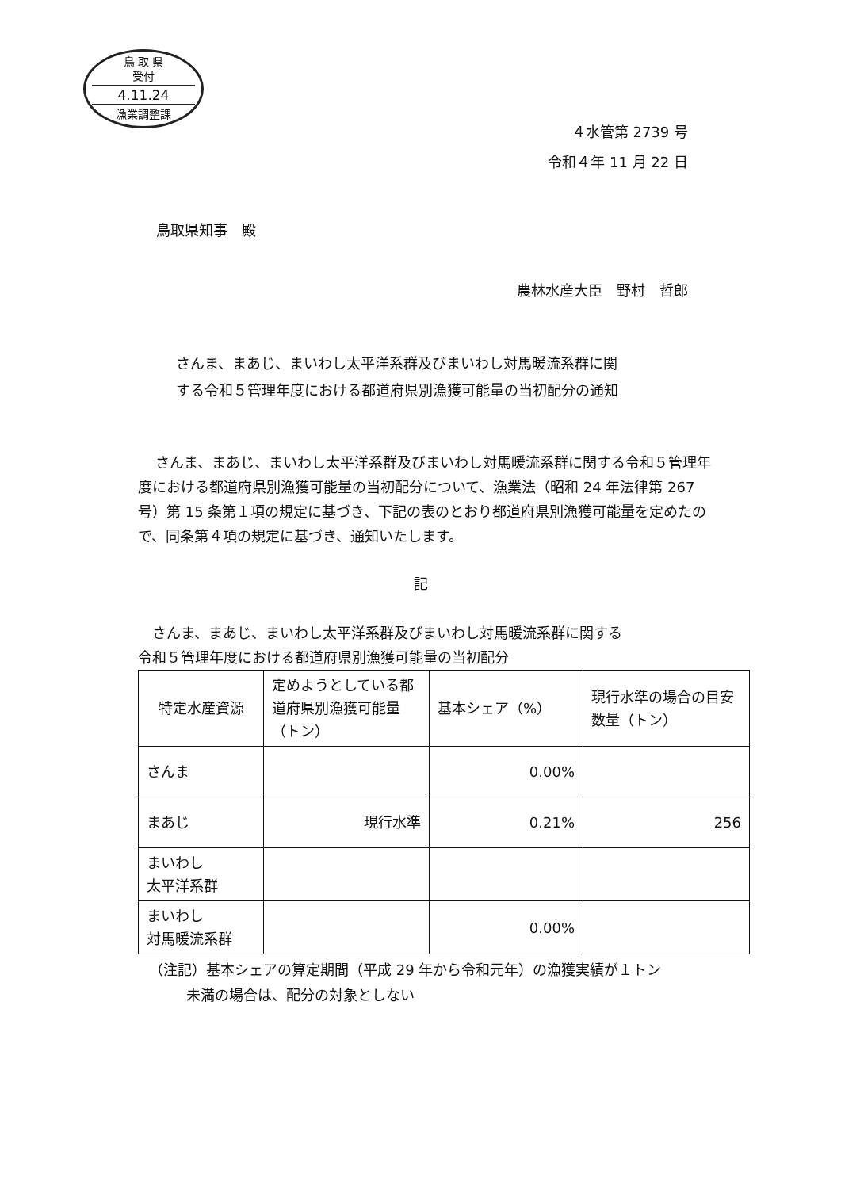鳥 取 県
受付
4.11.24
漁業調整課
４水管第 2739 号
令和４年 11 月 22 日
鳥取県知事　殿
農林水産大臣　野村　哲郎
さんま、まあじ、まいわし太平洋系群及びまいわし対馬暖流系群に関
する令和５管理年度における都道府県別漁獲可能量の当初配分の通知
さんま、まあじ、まいわし太平洋系群及びまいわし対馬暖流系群に関する令和５管理年度における都道府県別漁獲可能量の当初配分について、漁業法（昭和 24 年法律第 267 号）第 15 条第１項の規定に基づき、下記の表のとおり都道府県別漁獲可能量を定めたので、同条第４項の規定に基づき、通知いたします。
記
　さんま、まあじ、まいわし太平洋系群及びまいわし対馬暖流系群に関する
令和５管理年度における都道府県別漁獲可能量の当初配分
| 特定水産資源 | 定めようとしている都道府県別漁獲可能量（トン） | 基本シェア（%） | 現行水準の場合の目安数量（トン） |
| さんま | | 0.00% | |
| まあじ | 現行水準 | 0.21% | 256 |
| まいわし 太平洋系群 | | | |
| まいわし 対馬暖流系群 | | 0.00% | |
（注記）基本シェアの算定期間（平成 29 年から令和元年）の漁獲実績が１トン
未満の場合は、配分の対象としない